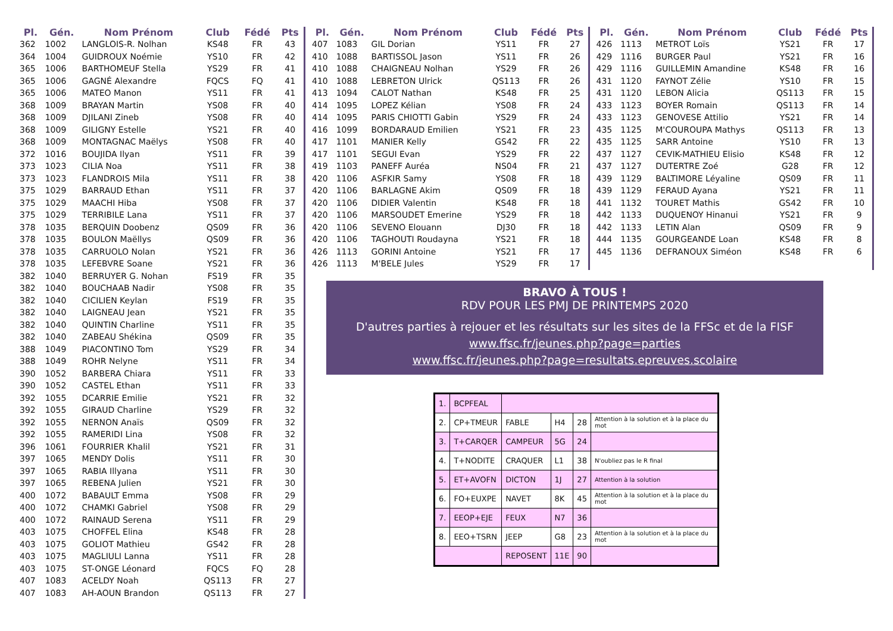| Pl. | Gén. | Nom Prénom | Club | Fédé | Pts |
| --- | --- | --- | --- | --- | --- |
| 362 | 1002 | LANGLOIS-R. Nolhan | KS48 | FR | 43 |
| 364 | 1004 | GUIDROUX Noémie | YS10 | FR | 42 |
| 365 | 1006 | BARTHOMEUF Stella | YS29 | FR | 41 |
| 365 | 1006 | GAGNÉ Alexandre | FQCS | FQ | 41 |
| 365 | 1006 | MATEO Manon | YS11 | FR | 41 |
| 368 | 1009 | BRAYAN Martin | YS08 | FR | 40 |
| 368 | 1009 | DJILANI Zineb | YS08 | FR | 40 |
| 368 | 1009 | GILIGNY Estelle | YS21 | FR | 40 |
| 368 | 1009 | MONTAGNAC Maëlys | YS08 | FR | 40 |
| 372 | 1016 | BOUJIDA Ilyan | YS11 | FR | 39 |
| 373 | 1023 | CILIA Noa | YS11 | FR | 38 |
| 373 | 1023 | FLANDROIS Mila | YS11 | FR | 38 |
| 375 | 1029 | BARRAUD Ethan | YS11 | FR | 37 |
| 375 | 1029 | MAACHI Hiba | YS08 | FR | 37 |
| 375 | 1029 | TERRIBILE Lana | YS11 | FR | 37 |
| 378 | 1035 | BERQUIN Doobenz | QS09 | FR | 36 |
| 378 | 1035 | BOULON Maëllys | QS09 | FR | 36 |
| 378 | 1035 | CARRUOLO Nolan | YS21 | FR | 36 |
| 378 | 1035 | LEFEBVRE Soane | YS21 | FR | 36 |
| 382 | 1040 | BERRUYER G. Nohan | FS19 | FR | 35 |
| 382 | 1040 | BOUCHAAB Nadir | YS08 | FR | 35 |
| 382 | 1040 | CICILIEN Keylan | FS19 | FR | 35 |
| 382 | 1040 | LAIGNEAU Jean | YS21 | FR | 35 |
| 382 | 1040 | QUINTIN Charline | YS11 | FR | 35 |
| 382 | 1040 | ZABEAU Shékina | QS09 | FR | 35 |
| 388 | 1049 | PIACONTINO Tom | YS29 | FR | 34 |
| 388 | 1049 | ROHR Nelyne | YS11 | FR | 34 |
| 390 | 1052 | BARBERA Chiara | YS11 | FR | 33 |
| 390 | 1052 | CASTEL Ethan | YS11 | FR | 33 |
| 392 | 1055 | DCARRIE Emilie | YS21 | FR | 32 |
| 392 | 1055 | GIRAUD Charline | YS29 | FR | 32 |
| 392 | 1055 | NERNON Anaïs | QS09 | FR | 32 |
| 392 | 1055 | RAMERIDI Lina | YS08 | FR | 32 |
| 396 | 1061 | FOURRIER Khalil | YS21 | FR | 31 |
| 397 | 1065 | MENDY Dolis | YS11 | FR | 30 |
| 397 | 1065 | RABIA Illyana | YS11 | FR | 30 |
| 397 | 1065 | REBENA Julien | YS21 | FR | 30 |
| 400 | 1072 | BABAULT Emma | YS08 | FR | 29 |
| 400 | 1072 | CHAMKI Gabriel | YS08 | FR | 29 |
| 400 | 1072 | RAINAUD Serena | YS11 | FR | 29 |
| 403 | 1075 | CHOFFEL Elina | KS48 | FR | 28 |
| 403 | 1075 | GOLIOT Mathieu | GS42 | FR | 28 |
| 403 | 1075 | MAGLIULI Lanna | YS11 | FR | 28 |
| 403 | 1075 | ST-ONGE Léonard | FQCS | FQ | 28 |
| 407 | 1083 | ACELDY Noah | QS113 | FR | 27 |
| 407 | 1083 | AH-AOUN Brandon | QS113 | FR | 27 |
| Pl. | Gén. | Nom Prénom | Club | Fédé | Pts |
| --- | --- | --- | --- | --- | --- |
| 407 | 1083 | GIL Dorian | YS11 | FR | 27 |
| 410 | 1088 | BARTISSOL Jason | YS11 | FR | 26 |
| 410 | 1088 | CHAIGNEAU Nolhan | YS29 | FR | 26 |
| 410 | 1088 | LEBRETON Ulrick | QS113 | FR | 26 |
| 413 | 1094 | CALOT Nathan | KS48 | FR | 25 |
| 414 | 1095 | LOPEZ Kélian | YS08 | FR | 24 |
| 414 | 1095 | PARIS CHIOTTI Gabin | YS29 | FR | 24 |
| 416 | 1099 | BORDARAUD Emilien | YS21 | FR | 23 |
| 417 | 1101 | MANIER Kelly | GS42 | FR | 22 |
| 417 | 1101 | SEGUI Evan | YS29 | FR | 22 |
| 419 | 1103 | PANEFF Auréa | NS04 | FR | 21 |
| 420 | 1106 | ASFKIR Samy | YS08 | FR | 18 |
| 420 | 1106 | BARLAGNE Akim | QS09 | FR | 18 |
| 420 | 1106 | DIDIER Valentin | KS48 | FR | 18 |
| 420 | 1106 | MARSOUDET Emerine | YS29 | FR | 18 |
| 420 | 1106 | SEVENO Elouann | DJ30 | FR | 18 |
| 420 | 1106 | TAGHOUTI Roudayna | YS21 | FR | 18 |
| 426 | 1113 | GORINI Antoine | YS21 | FR | 17 |
| 426 | 1113 | M'BELE Jules | YS29 | FR | 17 |
| Pl. | Gén. | Nom Prénom | Club | Fédé | Pts |
| --- | --- | --- | --- | --- | --- |
| 426 | 1113 | METROT Loïs | YS21 | FR | 17 |
| 429 | 1116 | BURGER Paul | YS21 | FR | 16 |
| 429 | 1116 | GUILLEMIN Amandine | KS48 | FR | 16 |
| 431 | 1120 | FAYNOT Zélie | YS10 | FR | 15 |
| 431 | 1120 | LEBON Alicia | QS113 | FR | 15 |
| 433 | 1123 | BOYER Romain | QS113 | FR | 14 |
| 433 | 1123 | GENOVESE Attilio | YS21 | FR | 14 |
| 435 | 1125 | M'COUROUPA Mathys | QS113 | FR | 13 |
| 435 | 1125 | SARR Antoine | YS10 | FR | 13 |
| 437 | 1127 | CEVIK-MATHIEU Elisio | KS48 | FR | 12 |
| 437 | 1127 | DUTERTRE Zoé | G28 | FR | 12 |
| 439 | 1129 | BALTIMORE Léyaline | QS09 | FR | 11 |
| 439 | 1129 | FERAUD Ayana | YS21 | FR | 11 |
| 441 | 1132 | TOURET Mathis | GS42 | FR | 10 |
| 442 | 1133 | DUQUENOY Hinanui | YS21 | FR | 9 |
| 442 | 1133 | LETIN Alan | QS09 | FR | 9 |
| 444 | 1135 | GOURGEANDE Loan | KS48 | FR | 8 |
| 445 | 1136 | DEFRANOUX Siméon | KS48 | FR | 6 |
BRAVO À TOUS !
RDV POUR LES PMJ DE PRINTEMPS 2020
D'autres parties à rejouer et les résultats sur les sites de la FFSc et de la FISF
www.ffsc.fr/jeunes.php?page=parties
www.ffsc.fr/jeunes.php?page=resultats.epreuves.scolaire
| 1. | BCPFEAL | | | | |
| 2. | CP+TMEUR | FABLE | H4 | 28 | Attention à la solution et à la place du mot |
| 3. | T+CARQER | CAMPEUR | 5G | 24 | |
| 4. | T+NODITE | CRAQUER | L1 | 38 | N'oubliez pas le R final |
| 5. | ET+AVOFN | DICTON | 1J | 27 | Attention à la solution |
| 6. | FO+EUXPE | NAVET | 8K | 45 | Attention à la solution et à la place du mot |
| 7. | EEOP+EJE | FEUX | N7 | 36 | |
| 8. | EEO+TSRN | JEEP | G8 | 23 | Attention à la solution et à la place du mot |
| | | REPOSENT | 11E | 90 | |